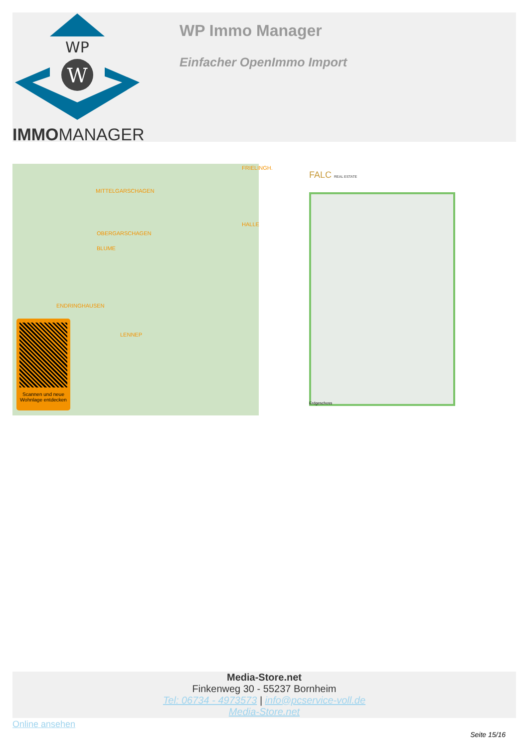WP
W
IMMOMANAGER
WP Immo Manager
Einfacher OpenImmo Import
MITTELGARSCHAGEN
FRIELINGH.
OBERGARSCHAGEN
HALLE
BLUME
ENDRINGHAUSEN
LENNEP
Scannen und neue Wohnlage entdecken
FALC REAL ESTATE
Erdgeschoss
Media-Store.net
Finkenweg 30 - 55237 Bornheim
Tel: 06734 - 4973573 | info@pcservice-voll.de
Media-Store.net
Online ansehen
Seite 15/16